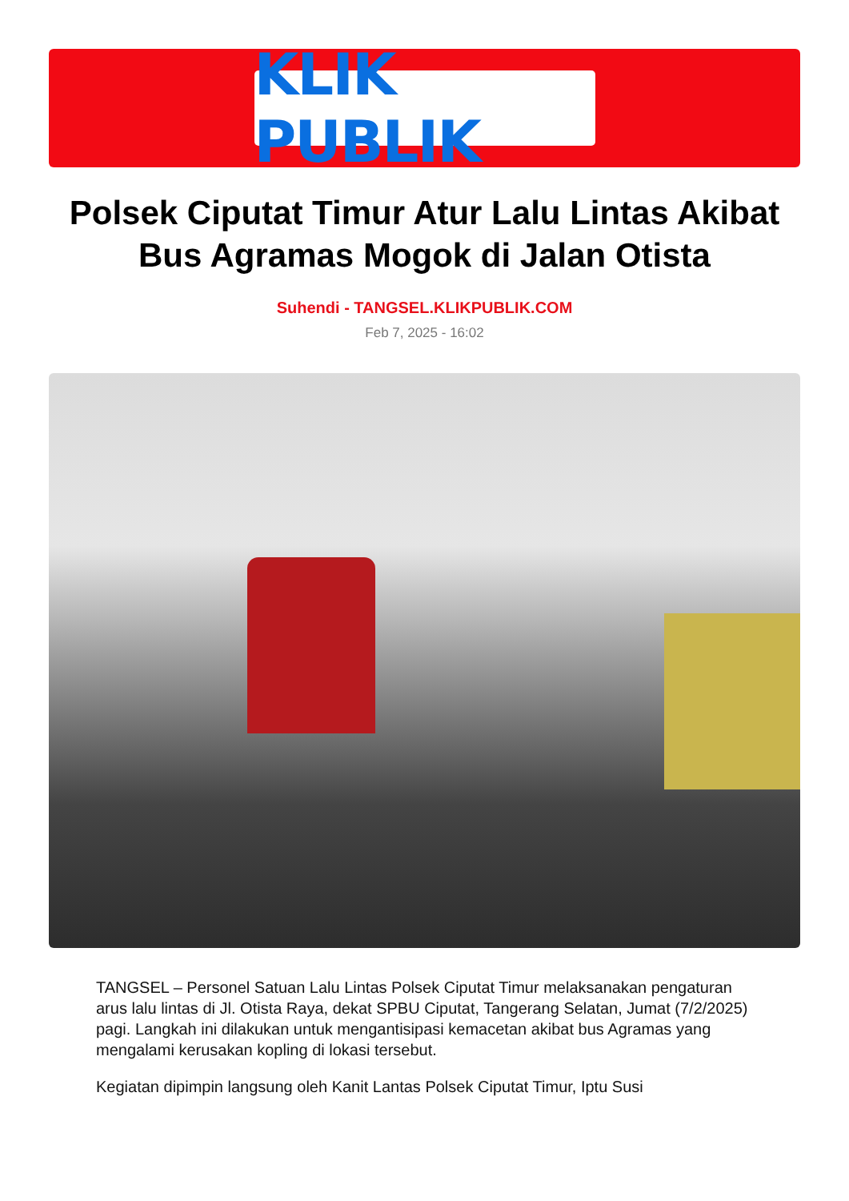KLIK PUBLIK
Polsek Ciputat Timur Atur Lalu Lintas Akibat Bus Agramas Mogok di Jalan Otista
Suhendi - TANGSEL.KLIKPUBLIK.COM
Feb 7, 2025 - 16:02
TANGSEL – Personel Satuan Lalu Lintas Polsek Ciputat Timur melaksanakan pengaturan arus lalu lintas di Jl. Otista Raya, dekat SPBU Ciputat, Tangerang Selatan, Jumat (7/2/2025) pagi. Langkah ini dilakukan untuk mengantisipasi kemacetan akibat bus Agramas yang mengalami kerusakan kopling di lokasi tersebut.
Kegiatan dipimpin langsung oleh Kanit Lantas Polsek Ciputat Timur, Iptu Susi